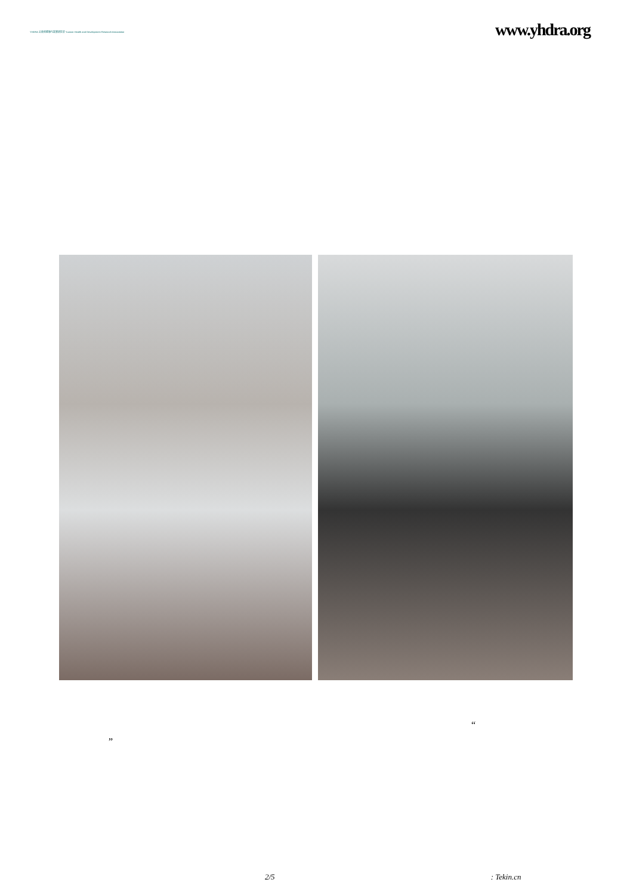YHDRA 云南省健康与发展研究会 Yunnan Health and Development Research Association
www.yhdra.org
“
”
2/5: Tekin.cn